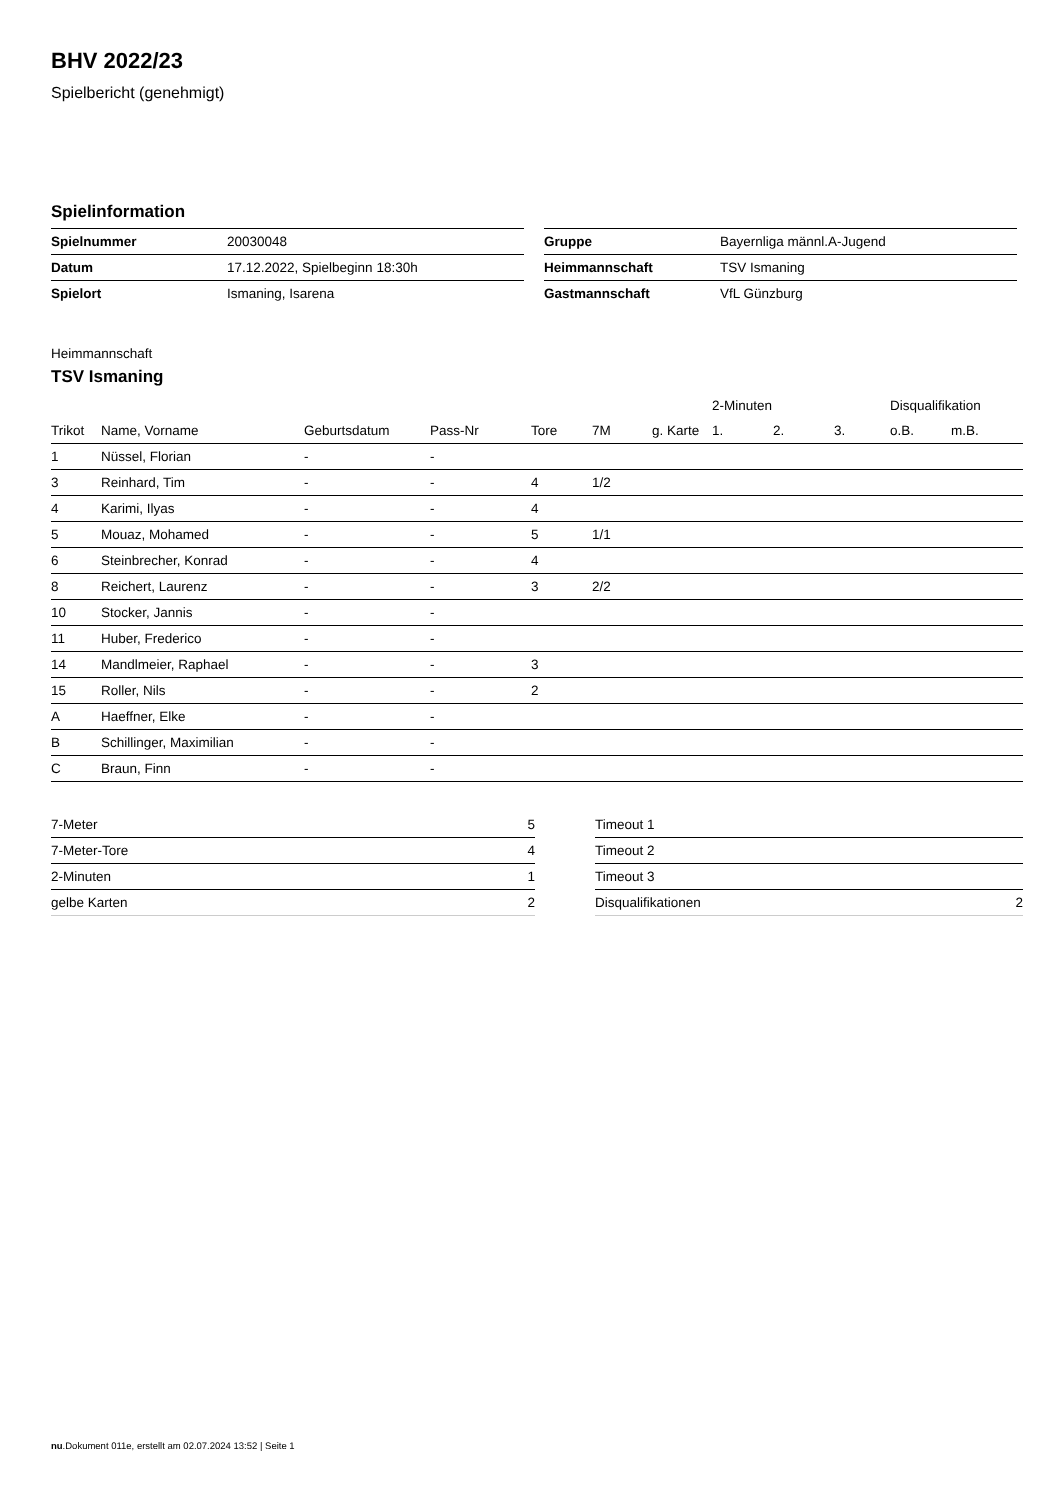BHV 2022/23
Spielbericht (genehmigt)
Spielinformation
| Spielnummer | 20030048 |
| Datum | 17.12.2022, Spielbeginn 18:30h |
| Spielort | Ismaning, Isarena |
| Gruppe | Bayernliga männl.A-Jugend |
| Heimmannschaft | TSV Ismaning |
| Gastmannschaft | VfL Günzburg |
Heimmannschaft
TSV Ismaning
| | | | | | | | 2-Minuten | | | Disqualifikation | |
| --- | --- | --- | --- | --- | --- | --- | --- | --- | --- | --- | --- |
| Trikot | Name, Vorname | Geburtsdatum | Pass-Nr | Tore | 7M | g. Karte | 1. | 2. | 3. | o.B. | m.B. |
| 1 | Nüssel, Florian | - | - | | | | | | | | |
| 3 | Reinhard, Tim | - | - | 4 | 1/2 | | | | | | |
| 4 | Karimi, Ilyas | - | - | 4 | | | | | | | |
| 5 | Mouaz, Mohamed | - | - | 5 | 1/1 | | | | | | |
| 6 | Steinbrecher, Konrad | - | - | 4 | | | | | | | |
| 8 | Reichert, Laurenz | - | - | 3 | 2/2 | | | | | | |
| 10 | Stocker, Jannis | - | - | | | | | | | | |
| 11 | Huber, Frederico | - | - | | | | | | | | |
| 14 | Mandlmeier, Raphael | - | - | 3 | | | | | | | |
| 15 | Roller, Nils | - | - | 2 | | | | | | | |
| A | Haeffner, Elke | - | - | | | | | | | | |
| B | Schillinger, Maximilian | - | - | | | | | | | | |
| C | Braun, Finn | - | - | | | | | | | | |
| 7-Meter | 5 |
| 7-Meter-Tore | 4 |
| 2-Minuten | 1 |
| gelbe Karten | 2 |
| Timeout 1 | |
| Timeout 2 | |
| Timeout 3 | |
| Disqualifikationen | 2 |
nu.Dokument 011e, erstellt am 02.07.2024 13:52 | Seite 1